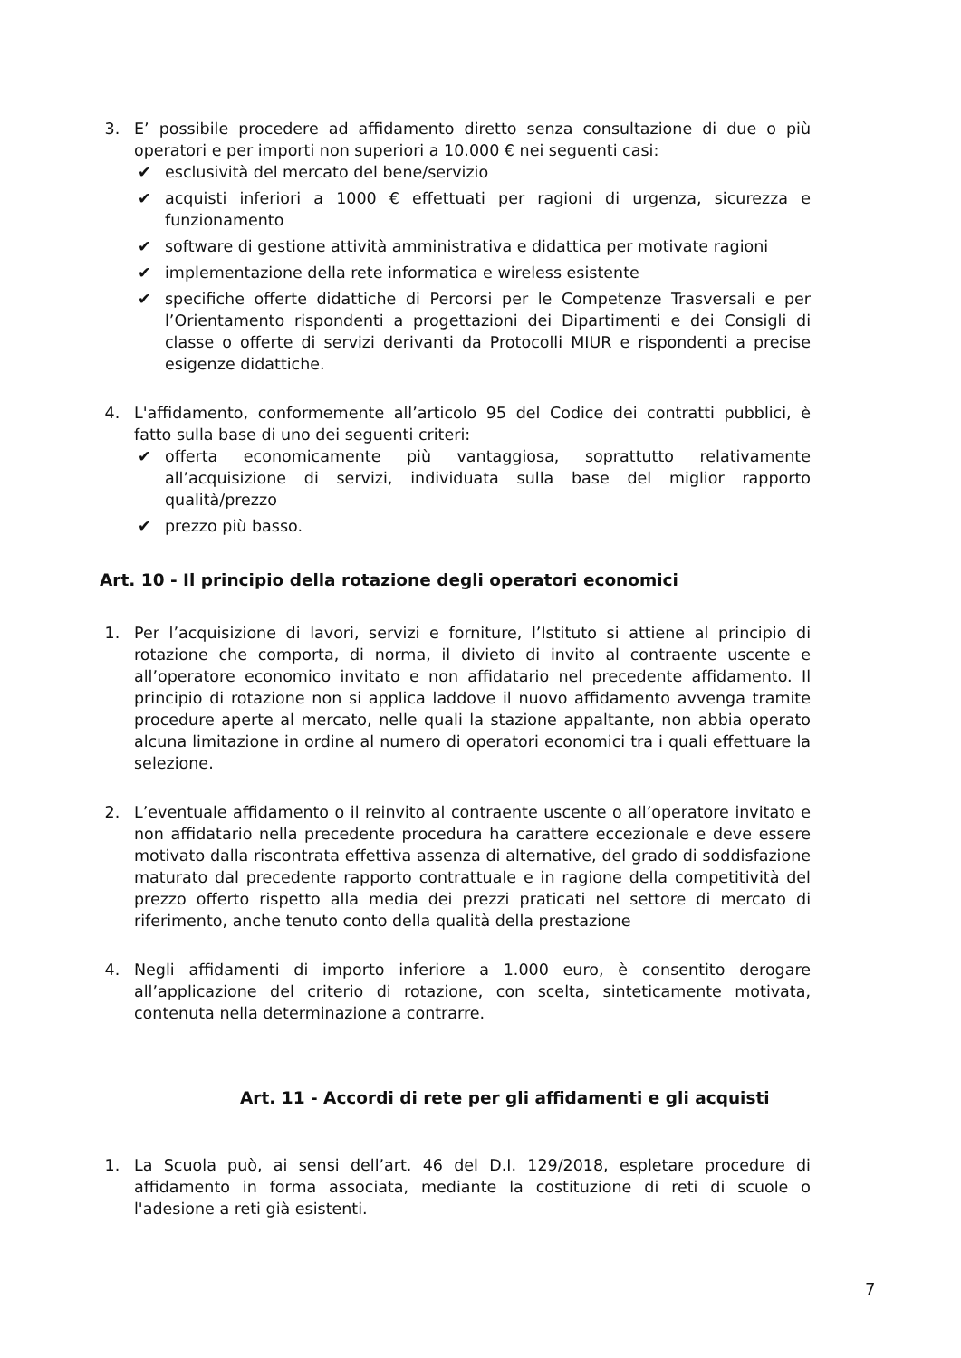3. E’ possibile procedere ad affidamento diretto senza consultazione di due o più operatori e per importi non superiori a 10.000 € nei seguenti casi:
✔ esclusività del mercato del bene/servizio
✔ acquisti inferiori a 1000 € effettuati per ragioni di urgenza, sicurezza e funzionamento
✔ software di gestione attività amministrativa e didattica per motivate ragioni
✔ implementazione della rete informatica e wireless esistente
✔ specifiche offerte didattiche di Percorsi per le Competenze Trasversali e per l’Orientamento rispondenti a progettazioni dei Dipartimenti e dei Consigli di classe o offerte di servizi derivanti da Protocolli MIUR e rispondenti a precise esigenze didattiche.
4. L'affidamento, conformemente all’articolo 95 del Codice dei contratti pubblici, è fatto sulla base di uno dei seguenti criteri:
✔ offerta economicamente più vantaggiosa, soprattutto relativamente all’acquisizione di servizi, individuata sulla base del miglior rapporto qualità/prezzo
✔ prezzo più basso.
Art. 10 - Il principio della rotazione degli operatori economici
1. Per l’acquisizione di lavori, servizi e forniture, l’Istituto si attiene al principio di rotazione che comporta, di norma, il divieto di invito al contraente uscente e all’operatore economico invitato e non affidatario nel precedente affidamento. Il principio di rotazione non si applica laddove il nuovo affidamento avvenga tramite procedure aperte al mercato, nelle quali la stazione appaltante, non abbia operato alcuna limitazione in ordine al numero di operatori economici tra i quali effettuare la selezione.
2. L’eventuale affidamento o il reinvito al contraente uscente o all’operatore invitato e non affidatario nella precedente procedura ha carattere eccezionale e deve essere motivato dalla riscontrata effettiva assenza di alternative, del grado di soddisfazione maturato dal precedente rapporto contrattuale e in ragione della competitività del prezzo offerto rispetto alla media dei prezzi praticati nel settore di mercato di riferimento, anche tenuto conto della qualità della prestazione
4. Negli affidamenti di importo inferiore a 1.000 euro, è consentito derogare all’applicazione del criterio di rotazione, con scelta, sinteticamente motivata, contenuta nella determinazione a contrarre.
Art. 11 - Accordi di rete per gli affidamenti e gli acquisti
1. La Scuola può, ai sensi dell’art. 46 del D.I. 129/2018, espletare procedure di affidamento in forma associata, mediante la costituzione di reti di scuole o l'adesione a reti già esistenti.
7